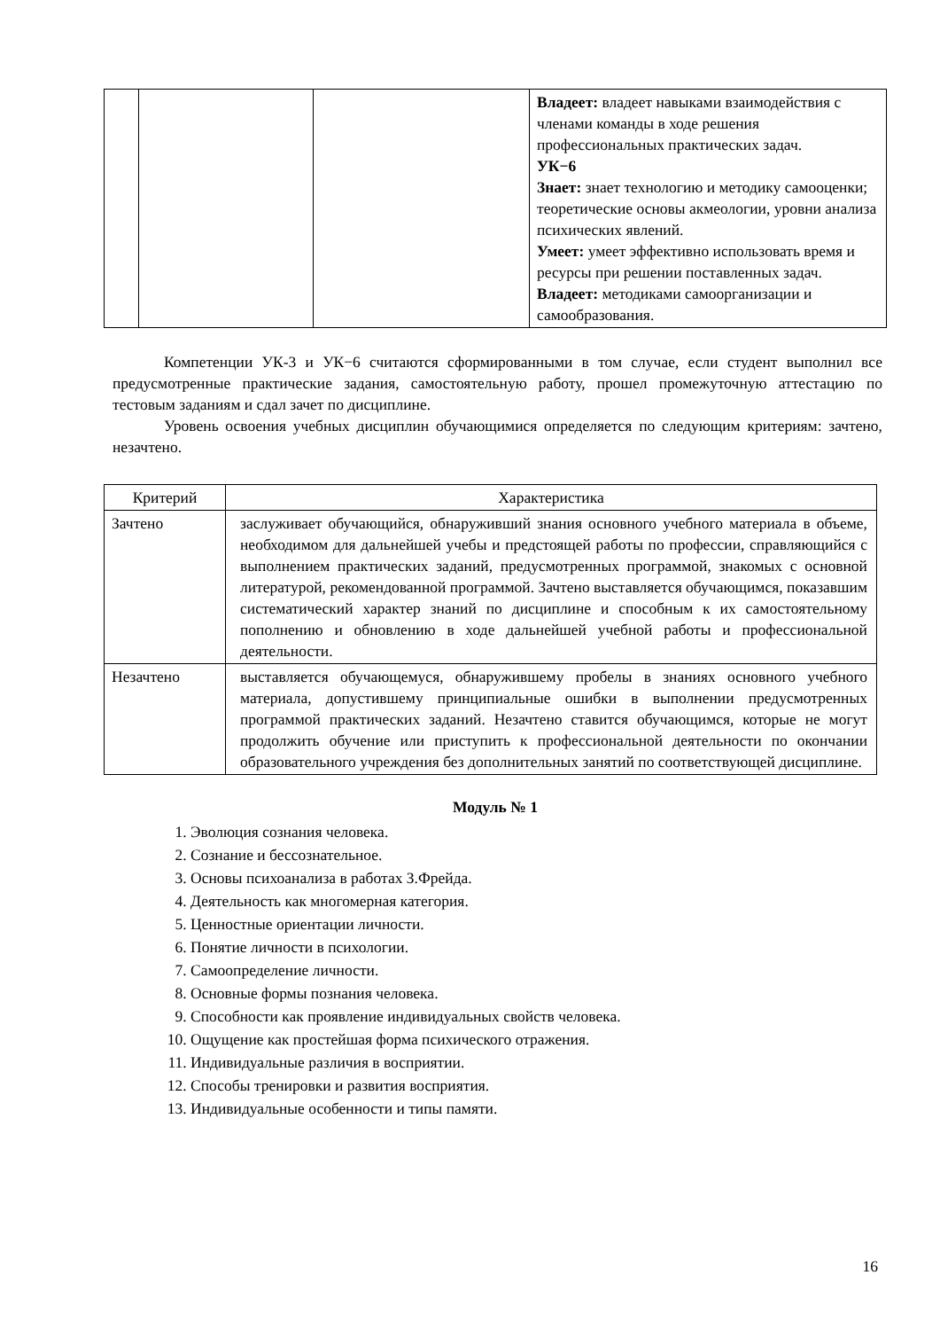| | | | Владеет: владеет навыками взаимодействия с членами команды в ходе решения профессиональных практических задач. УК−6 Знает: знает технологию и методику самооценки; теоретические основы акмеологии, уровни анализа психических явлений. Умеет: умеет эффективно использовать время и ресурсы при решении поставленных задач. Владеет: методиками самоорганизации и самообразования. |
Компетенции УК-3 и УК−6 считаются сформированными в том случае, если студент выполнил все предусмотренные практические задания, самостоятельную работу, прошел промежуточную аттестацию по тестовым заданиям и сдал зачет по дисциплине.
Уровень освоения учебных дисциплин обучающимися определяется по следующим критериям: зачтено, незачтено.
| Критерий | Характеристика |
| --- | --- |
| Зачтено | заслуживает обучающийся, обнаруживший знания основного учебного материала в объеме, необходимом для дальнейшей учебы и предстоящей работы по профессии, справляющийся с выполнением практических заданий, предусмотренных программой, знакомых с основной литературой, рекомендованной программой. Зачтено выставляется обучающимся, показавшим систематический характер знаний по дисциплине и способным к их самостоятельному пополнению и обновлению в ходе дальнейшей учебной работы и профессиональной деятельности. |
| Незачтено | выставляется обучающемуся, обнаружившему пробелы в знаниях основного учебного материала, допустившему принципиальные ошибки в выполнении предусмотренных программой практических заданий. Незачтено ставится обучающимся, которые не могут продолжить обучение или приступить к профессиональной деятельности по окончании образовательного учреждения без дополнительных занятий по соответствующей дисциплине. |
Модуль № 1
1. Эволюция сознания человека.
2. Сознание и бессознательное.
3. Основы психоанализа в работах З.Фрейда.
4. Деятельность как многомерная категория.
5. Ценностные ориентации личности.
6. Понятие личности в психологии.
7. Самоопределение личности.
8. Основные формы познания человека.
9. Способности как проявление индивидуальных свойств человека.
10. Ощущение как простейшая форма психического отражения.
11. Индивидуальные различия в восприятии.
12. Способы тренировки и развития восприятия.
13. Индивидуальные особенности и типы памяти.
16